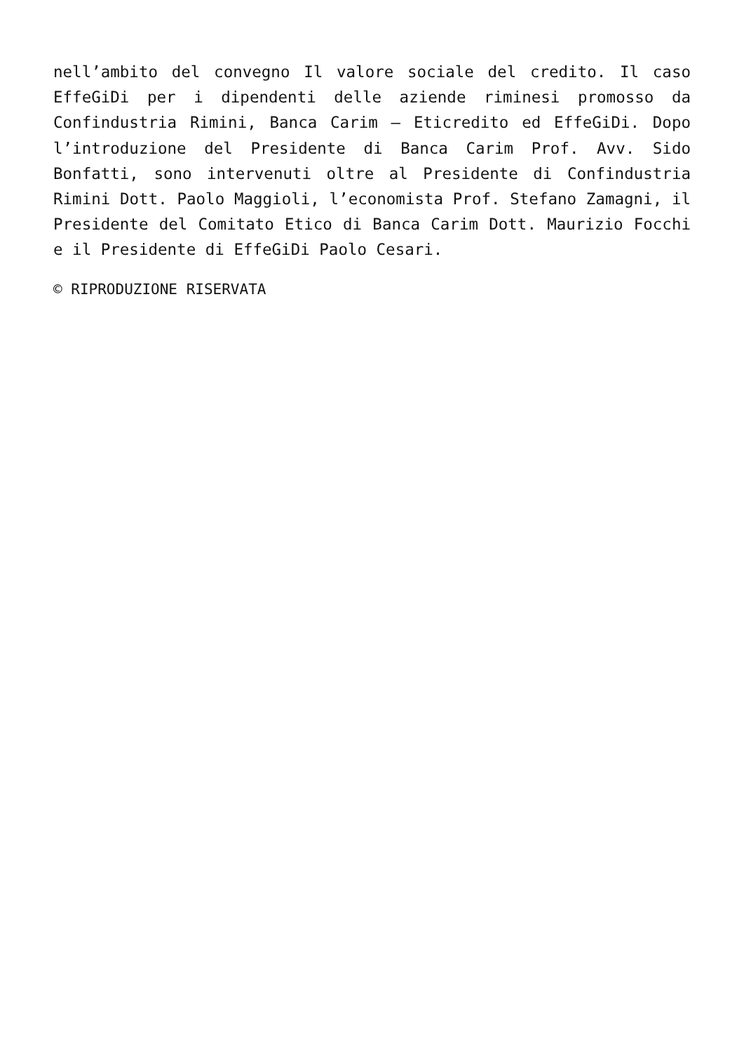nell’ambito del convegno Il valore sociale del credito. Il caso EffeGiDi per i dipendenti delle aziende riminesi promosso da Confindustria Rimini, Banca Carim – Eticredito ed EffeGiDi. Dopo l’introduzione del Presidente di Banca Carim Prof. Avv. Sido Bonfatti, sono intervenuti oltre al Presidente di Confindustria Rimini Dott. Paolo Maggioli, l’economista Prof. Stefano Zamagni, il Presidente del Comitato Etico di Banca Carim Dott. Maurizio Focchi e il Presidente di EffeGiDi Paolo Cesari.
© RIPRODUZIONE RISERVATA